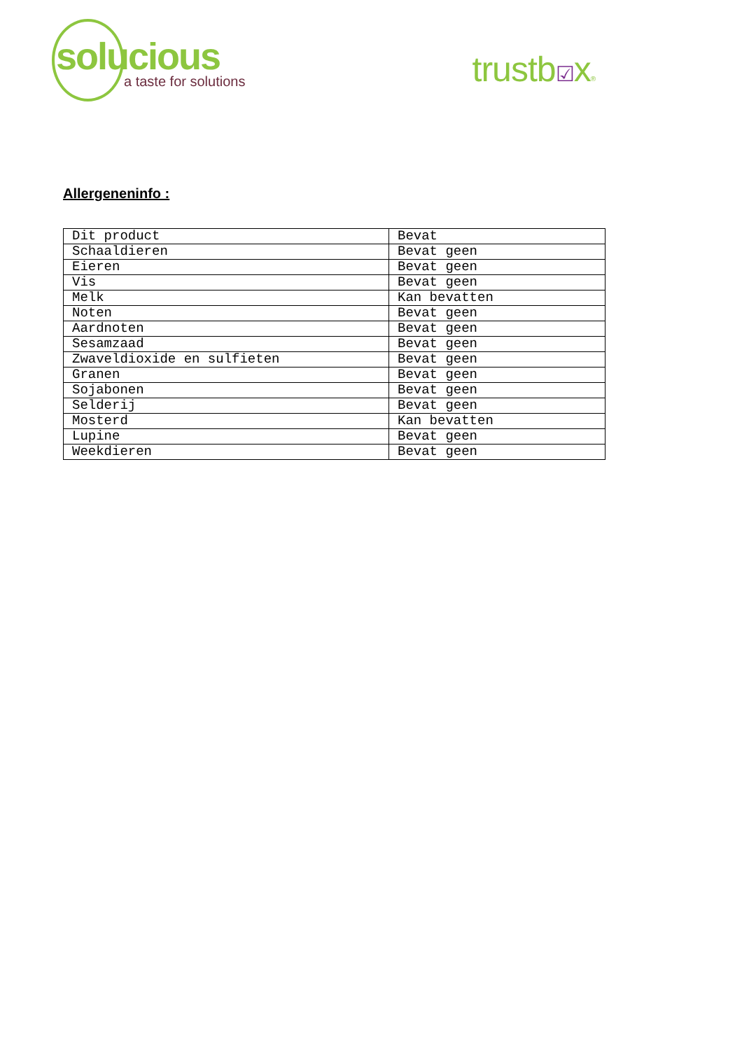solucious
a taste for solutions
trustb☑x®
Allergeneninfo :
| Dit product | Bevat |
| Schaaldieren | Bevat geen |
| Eieren | Bevat geen |
| Vis | Bevat geen |
| Melk | Kan bevatten |
| Noten | Bevat geen |
| Aardnoten | Bevat geen |
| Sesamzaad | Bevat geen |
| Zwaveldioxide en sulfieten | Bevat geen |
| Granen | Bevat geen |
| Sojabonen | Bevat geen |
| Selderij | Bevat geen |
| Mosterd | Kan bevatten |
| Lupine | Bevat geen |
| Weekdieren | Bevat geen |